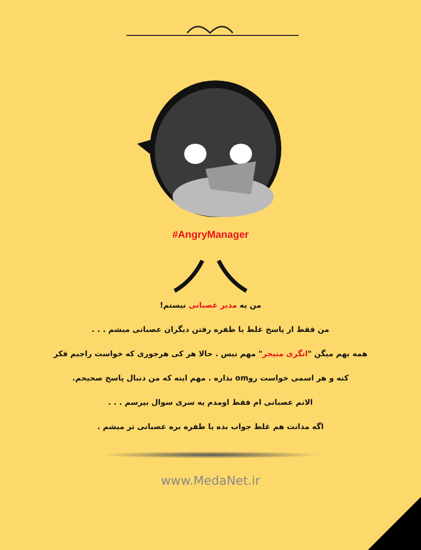#AngryManager
من یه مدیر عصبانی نیستم!
من فقط از پاسخ غلط یا طفره رفتن دیگران عصبانی میشم . . .
همه بهم میگن "انگری منیجر" مهم نیس . حالا هر کی هرجوری که خواست راجبم فکر
کنه و هر اسمی خواست روom بذاره . مهم اینه که من دنبال پاسخ صحیحم.
الانم عصبانی ام فقط اومدم یه سری سوال بپرسم . . .
اگه مدانت هم غلط جواب بده یا طفره بره عصبانی تر میشم .
www.MedaNet.ir